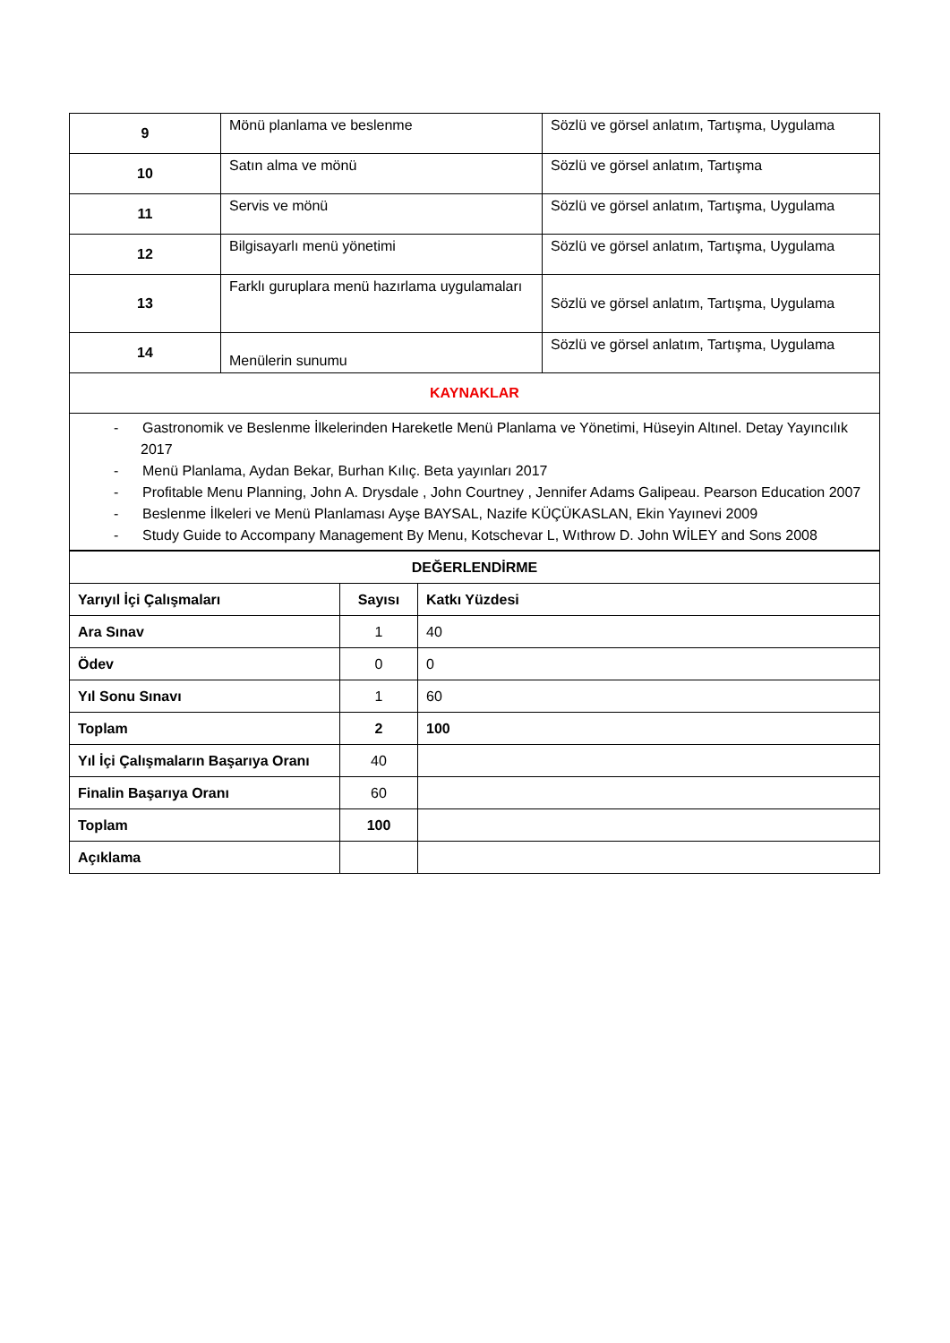| 9 | Mönü planlama ve beslenme | Sözlü ve görsel anlatım, Tartışma, Uygulama |
| 10 | Satın alma ve mönü | Sözlü ve görsel anlatım, Tartışma |
| 11 | Servis ve mönü | Sözlü ve görsel anlatım, Tartışma, Uygulama |
| 12 | Bilgisayarlı menü yönetimi | Sözlü ve görsel anlatım, Tartışma, Uygulama |
| 13 | Farklı guruplara menü hazırlama uygulamaları | Sözlü ve görsel anlatım, Tartışma, Uygulama |
| 14 | Menülerin sunumu | Sözlü ve görsel anlatım, Tartışma, Uygulama |
| KAYNAKLAR | | |
| - Gastronomik ve Beslenme İlkelerinden Hareketle Menü Planlama ve Yönetimi, Hüseyin Altınel. Detay Yayıncılık 2017 - Menü Planlama, Aydan Bekar, Burhan Kılıç. Beta yayınları 2017 - Profitable Menu Planning, John A. Drysdale , John Courtney , Jennifer Adams Galipeau. Pearson Education 2007 - Beslenme İlkeleri ve Menü Planlaması Ayşe BAYSAL, Nazife KÜÇÜKASLAN, Ekin Yayınevi 2009 - Study Guide to Accompany Management By Menu, Kotschevar L, Wıthrow D. John WİLEY and Sons 2008 | | |
| DEĞERLENDİRME | | |
| Yarıyıl İçi Çalışmaları | Sayısı | Katkı Yüzdesi |
| Ara Sınav | 1 | 40 |
| Ödev | 0 | 0 |
| Yıl Sonu Sınavı | 1 | 60 |
| Toplam | 2 | 100 |
| Yıl İçi Çalışmaların Başarıya Oranı | 40 | |
| Finalin Başarıya Oranı | 60 | |
| Toplam | 100 | |
| Açıklama | | |